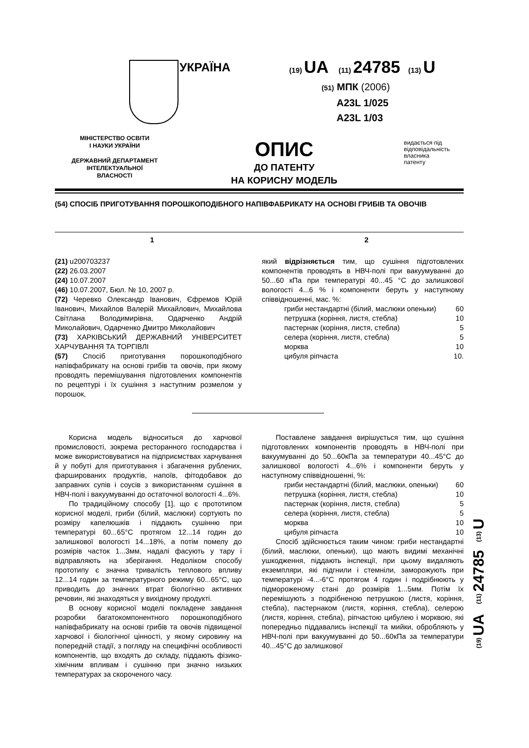УКРАЇНА
(19) UA (11) 24785 (13) U
(51) МПК (2006)
A23L 1/025
A23L 1/03
МІНІСТЕРСТВО ОСВІТИ
І НАУКИ УКРАЇНИ
ДЕРЖАВНИЙ ДЕПАРТАМЕНТ
ІНТЕЛЕКТУАЛЬНОЇ
ВЛАСНОСТІ
ОПИС
ДО ПАТЕНТУ
НА КОРИСНУ МОДЕЛЬ
видається під
відповідальність
власника
патенту
(54) СПОСІБ ПРИГОТУВАННЯ ПОРОШКОПОДІБНОГО НАПІВФАБРИКАТУ НА ОСНОВІ ГРИБІВ ТА ОВОЧІВ
1 2
(21) u200703237
(22) 26.03.2007
(24) 10.07.2007
(46) 10.07.2007, Бюл. № 10, 2007 р.
(72) Черевко Олександр Іванович, Єфремов Юрій Іванович, Михайлов Валерій Михайлович, Михайлова Світлана Володимирівна, Одарченко Андрій Миколайович, Одарченко Дмитро Миколайович
(73) ХАРКІВСЬКИЙ ДЕРЖАВНИЙ УНІВЕРСИТЕТ ХАРЧУВАННЯ ТА ТОРГІВЛІ
(57) Спосіб приготування порошкоподібного напівфабрикату на основі грибів та овочів, при якому проводять перемішування підготовлених компонентів по рецептурі і їх сушіння з наступним розмелом у порошок,
який відрізняється тим, що сушіння підготовлених компонентів проводять в НВЧ-полі при вакуумуванні до 50...60 кПа при температурі 40...45 °С до залишкової вологості 4...6 % і компоненти беруть у наступному співвідношенні, мас. %:
| гриби нестандартні (білий, маслюки опеньки) | 60 |
| петрушка (коріння, листя, стебла) | 10 |
| пастернак (коріння, листя, стебла) | 5 |
| селера (коріння, листя, стебла) | 5 |
| морква | 10 |
| цибуля ріпчаста | 10. |
Корисна модель відноситься до харчової промисловості, зокрема ресторанного господарства і може використовуватися на підприємствах харчування й у побуті для приготування і збагачення рублених, фаршированих продуктів, напоїв, фітодобавок до заправних супів і соусів з використанням сушіння в НВЧ-полі і вакуумуванні до остаточної вологості 4...6%.
По традиційному способу [1], що є прототипом корисної моделі, гриби (білий, маслюки) сортують по розміру капелюшків і піддають сушінню при температурі 60...65°С протягом 12...14 годин до залишкової вологості 14...18%, а потім помелу до розмірів часток 1...3мм, надалі фасують у тару і відправляють на зберігання. Недоліком способу прототипу є значна тривалість теплового впливу 12...14 годин за температурного режиму 60...65°С, що приводить до значних втрат біологічно активних речовин, які знаходяться у вихідному продукті.
В основу корисної моделі покладене завдання розробки багатокомпонентного порошкоподібного напівфабрикату на основі грибів та овочів підвищеної харчової і біологічної цінності, у якому сировину на попередній стадії, з погляду на специфічні особливості компонентів, що входять до складу, піддають фізико-хімічним впливам і сушінню при значно низьких температурах за скороченого часу.
Поставлене завдання вирішується тим, що сушіння підготовлених компонентів проводять в НВЧ-полі при вакуумуванні до 50...60кПа за температури 40...45°С до залишкової вологості 4...6% і компоненти беруть у наступному співвідношенні, %:
| гриби нестандартні (білий, маслюки, опеньки) | 60 |
| петрушка (коріння, листя, стебла) | 10 |
| пастернак (коріння, листя, стебла) | 5 |
| селера (коріння, листя, стебла) | 5 |
| морква | 10 |
| цибуля ріпчаста | 10 |
Спосіб здійснюється таким чином: гриби нестандартні (білий, маслюки, опеньки), що мають видимі механічні ушкодження, піддають інспекції, при цьому видаляють екземпляри, які підгнили і стемніли, заморожують при температурі -4...-6°С протягом 4 годин і подрібнюють у підмороженому стані до розмірів 1...5мм. Потім їх перемішують з подрібненою петрушкою (листя, коріння, стебла), пастернаком (листя, коріння, стебла), селерою (листя, коріння, стебла), ріпчастою цибулею і морквою, які попередньо піддавались інспекції та мийки, обробляють у НВЧ-полі при вакуумуванні до 50...60кПа за температури 40...45°С до залишкової
(19) UA (11) 24785 (13) U